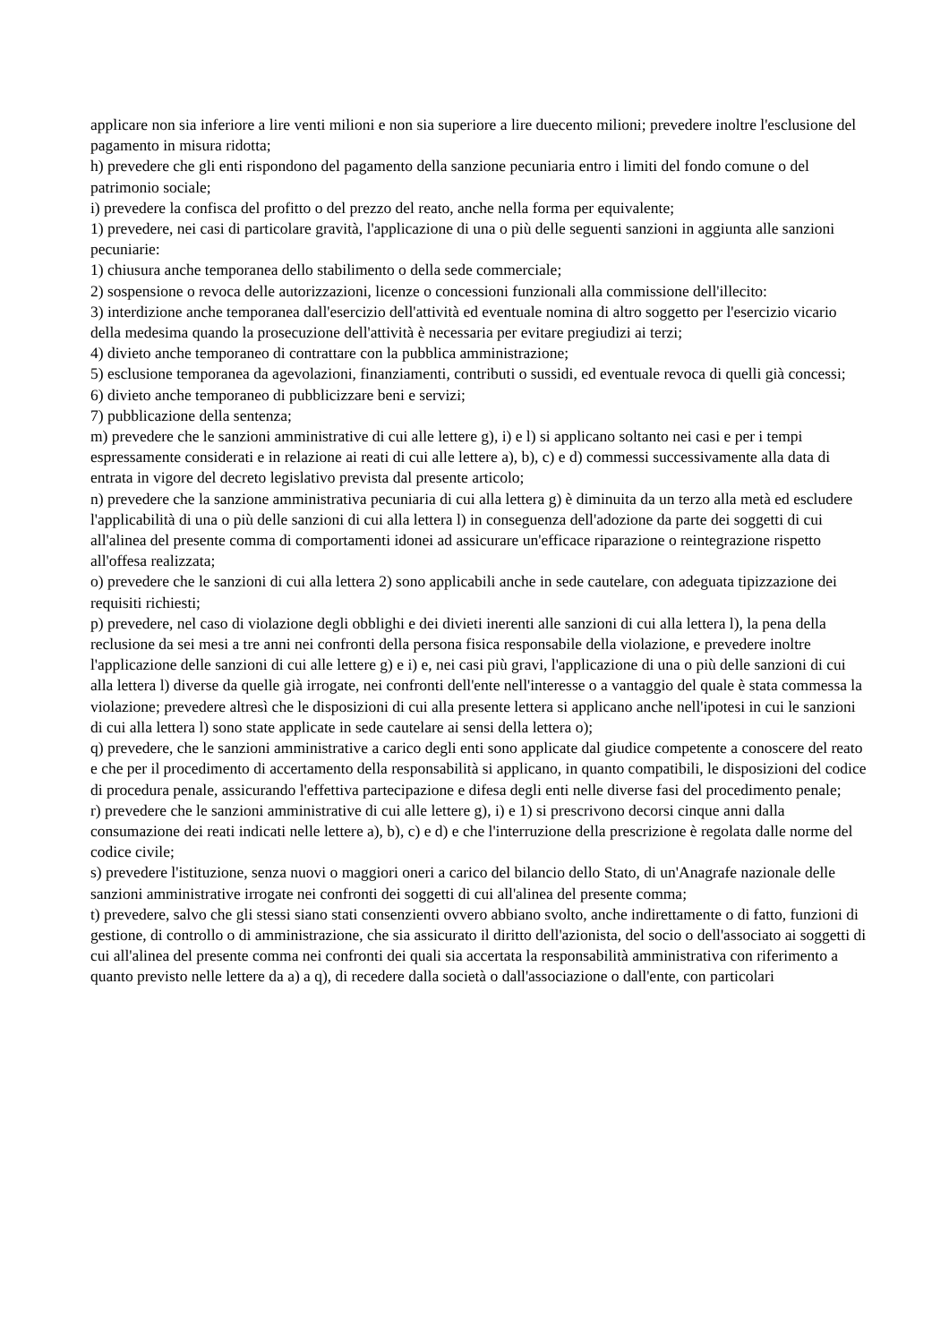applicare non sia inferiore a lire venti milioni e non sia superiore a lire duecento milioni; prevedere inoltre l'esclusione del pagamento in misura ridotta;
h) prevedere che gli enti rispondono del pagamento della sanzione pecuniaria entro i limiti del fondo comune o del patrimonio sociale;
i) prevedere la confisca del profitto o del prezzo del reato, anche nella forma per equivalente;
1) prevedere, nei casi di particolare gravità, l'applicazione di una o più delle seguenti sanzioni in aggiunta alle sanzioni pecuniarie:
1) chiusura anche temporanea dello stabilimento o della sede commerciale;
2) sospensione o revoca delle autorizzazioni, licenze o concessioni funzionali alla commissione dell'illecito:
3) interdizione anche temporanea dall'esercizio dell'attività ed eventuale nomina di altro soggetto per l'esercizio vicario della medesima quando la prosecuzione dell'attività è necessaria per evitare pregiudizi ai terzi;
4) divieto anche temporaneo di contrattare con la pubblica amministrazione;
5) esclusione temporanea da agevolazioni, finanziamenti, contributi o sussidi, ed eventuale revoca di quelli già concessi;
6) divieto anche temporaneo di pubblicizzare beni e servizi;
7) pubblicazione della sentenza;
m) prevedere che le sanzioni amministrative di cui alle lettere g), i) e l) si applicano soltanto nei casi e per i tempi espressamente considerati e in relazione ai reati di cui alle lettere a), b), c) e d) commessi successivamente alla data di entrata in vigore del decreto legislativo prevista dal presente articolo;
n) prevedere che la sanzione amministrativa pecuniaria di cui alla lettera g) è diminuita da un terzo alla metà ed escludere l'applicabilità di una o più delle sanzioni di cui alla lettera l) in conseguenza dell'adozione da parte dei soggetti di cui all'alinea del presente comma di comportamenti idonei ad assicurare un'efficace riparazione o reintegrazione rispetto all'offesa realizzata;
o) prevedere che le sanzioni di cui alla lettera 2) sono applicabili anche in sede cautelare, con adeguata tipizzazione dei requisiti richiesti;
p) prevedere, nel caso di violazione degli obblighi e dei divieti inerenti alle sanzioni di cui alla lettera l), la pena della reclusione da sei mesi a tre anni nei confronti della persona fisica responsabile della violazione, e prevedere inoltre l'applicazione delle sanzioni di cui alle lettere g) e i) e, nei casi più gravi, l'applicazione di una o più delle sanzioni di cui alla lettera l) diverse da quelle già irrogate, nei confronti dell'ente nell'interesse o a vantaggio del quale è stata commessa la violazione; prevedere altresì che le disposizioni di cui alla presente lettera si applicano anche nell'ipotesi in cui le sanzioni di cui alla lettera l) sono state applicate in sede cautelare ai sensi della lettera o);
q) prevedere, che le sanzioni amministrative a carico degli enti sono applicate dal giudice competente a conoscere del reato e che per il procedimento di accertamento della responsabilità si applicano, in quanto compatibili, le disposizioni del codice di procedura penale, assicurando l'effettiva partecipazione e difesa degli enti nelle diverse fasi del procedimento penale;
r) prevedere che le sanzioni amministrative di cui alle lettere g), i) e 1) si prescrivono decorsi cinque anni dalla consumazione dei reati indicati nelle lettere a), b), c) e d) e che l'interruzione della prescrizione è regolata dalle norme del codice civile;
s) prevedere l'istituzione, senza nuovi o maggiori oneri a carico del bilancio dello Stato, di un'Anagrafe nazionale delle sanzioni amministrative irrogate nei confronti dei soggetti di cui all'alinea del presente comma;
t) prevedere, salvo che gli stessi siano stati consenzienti ovvero abbiano svolto, anche indirettamente o di fatto, funzioni di gestione, di controllo o di amministrazione, che sia assicurato il diritto dell'azionista, del socio o dell'associato ai soggetti di cui all'alinea del presente comma nei confronti dei quali sia accertata la responsabilità amministrativa con riferimento a quanto previsto nelle lettere da a) a q), di recedere dalla società o dall'associazione o dall'ente, con particolari